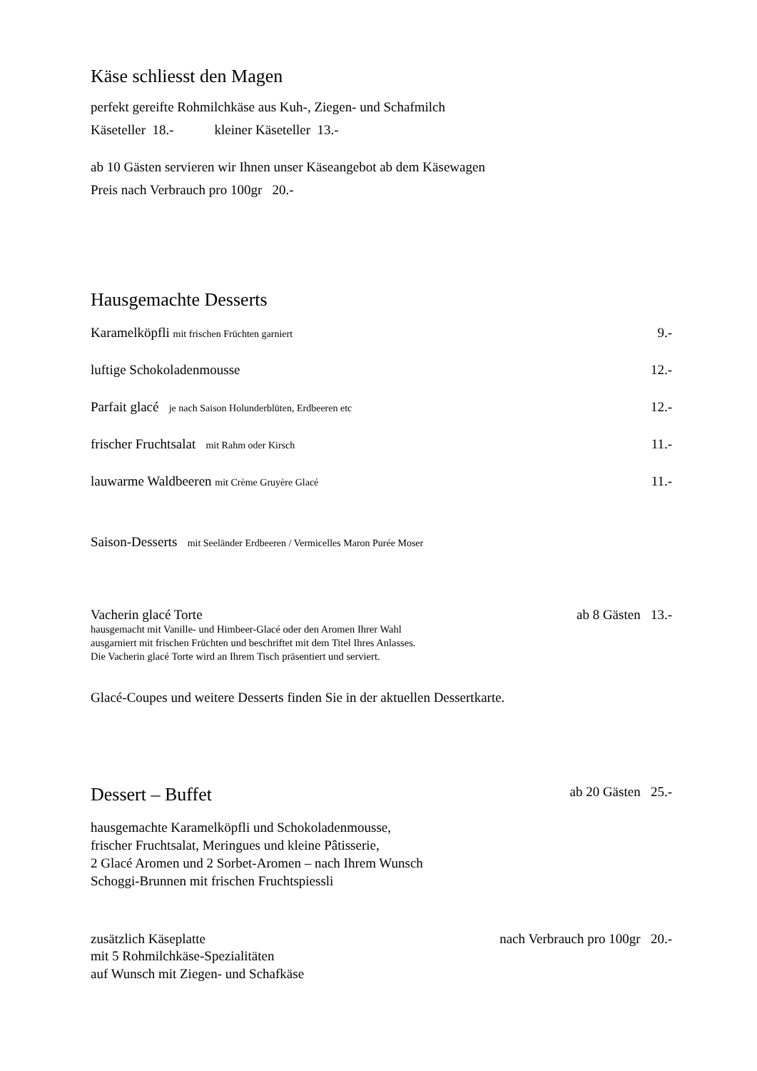Käse schliesst den Magen
perfekt gereifte Rohmilchkäse aus Kuh-, Ziegen- und Schafmilch
Käseteller 18.- kleiner Käseteller 13.-
ab 10 Gästen servieren wir Ihnen unser Käseangebot ab dem Käsewagen
Preis nach Verbrauch pro 100gr 20.-
Hausgemachte Desserts
Karamelköpfli mit frischen Früchten garniert 9.-
luftige Schokoladenmousse 12.-
Parfait glacé je nach Saison Holunderblüten, Erdbeeren etc 12.-
frischer Fruchtsalat mit Rahm oder Kirsch 11.-
lauwarme Waldbeeren mit Crème Gruyère Glacé 11.-
Saison-Desserts mit Seeländer Erdbeeren / Vermicelles Maron Purée Moser
Vacherin glacé Torte ab 8 Gästen 13.-
hausgemacht mit Vanille- und Himbeer-Glacé oder den Aromen Ihrer Wahl
ausgarniert mit frischen Früchten und beschriftet mit dem Titel Ihres Anlasses.
Die Vacherin glacé Torte wird an Ihrem Tisch präsentiert und serviert.
Glacé-Coupes und weitere Desserts finden Sie in der aktuellen Dessertkarte.
Dessert – Buffet ab 20 Gästen 25.-
hausgemachte Karamelköpfli und Schokoladenmousse,
frischer Fruchtsalat, Meringues und kleine Pâtisserie,
2 Glacé Aromen und 2 Sorbet-Aromen – nach Ihrem Wunsch
Schoggi-Brunnen mit frischen Fruchtspiessli
zusätzlich Käseplatte nach Verbrauch pro 100gr 20.-
mit 5 Rohmilchkäse-Spezialitäten
auf Wunsch mit Ziegen- und Schafkäse